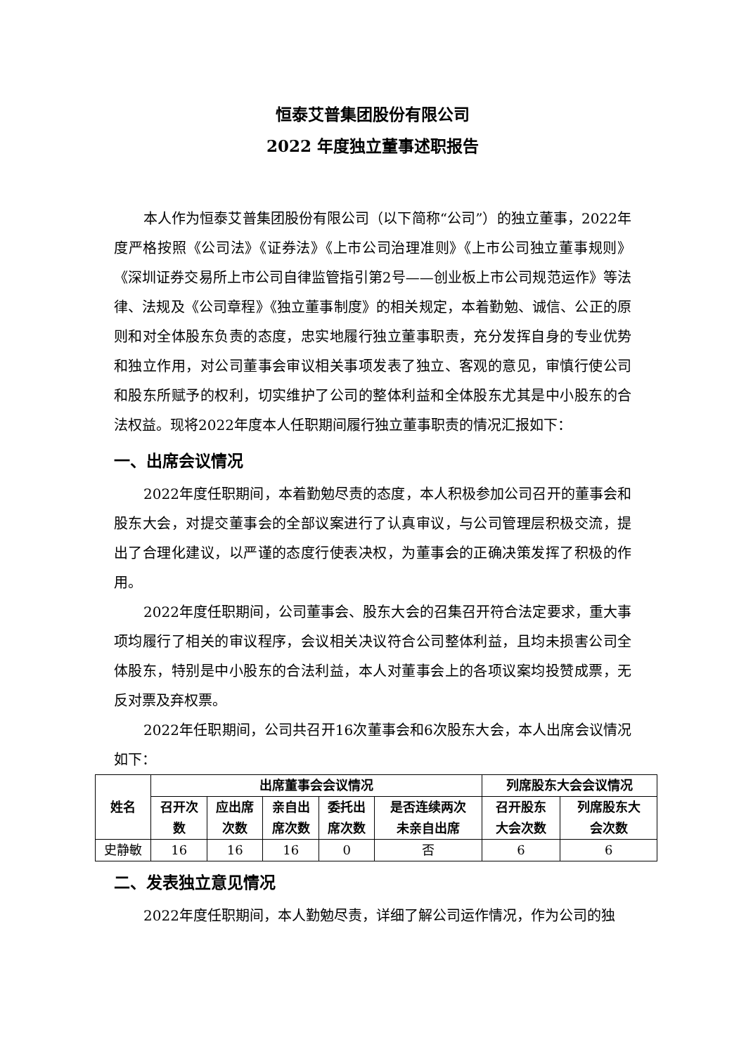恒泰艾普集团股份有限公司
2022 年度独立董事述职报告
本人作为恒泰艾普集团股份有限公司（以下简称“公司”）的独立董事，2022年度严格按照《公司法》《证券法》《上市公司治理准则》《上市公司独立董事规则》《深圳证券交易所上市公司自律监管指引第2号——创业板上市公司规范运作》等法律、法规及《公司章程》《独立董事制度》的相关规定，本着勤勉、诚信、公正的原则和对全体股东负责的态度，忠实地履行独立董事职责，充分发挥自身的专业优势和独立作用，对公司董事会审议相关事项发表了独立、客观的意见，审慎行使公司和股东所赋予的权利，切实维护了公司的整体利益和全体股东尤其是中小股东的合法权益。现将2022年度本人任职期间履行独立董事职责的情况汇报如下：
一、出席会议情况
2022年度任职期间，本着勤勉尽责的态度，本人积极参加公司召开的董事会和股东大会，对提交董事会的全部议案进行了认真审议，与公司管理层积极交流，提出了合理化建议，以严谨的态度行使表决权，为董事会的正确决策发挥了积极的作用。
2022年度任职期间，公司董事会、股东大会的召集召开符合法定要求，重大事项均履行了相关的审议程序，会议相关决议符合公司整体利益，且均未损害公司全体股东，特别是中小股东的合法利益，本人对董事会上的各项议案均投赞成票，无反对票及弃权票。
2022年任职期间，公司共召开16次董事会和6次股东大会，本人出席会议情况如下：
| 姓名 | 出席董事会会议情况 | | | | | 列席股东大会会议情况 | |
| --- | --- | --- | --- | --- | --- | --- | --- |
| | 召开次 数 | 应出席 次数 | 亲自出 席次数 | 委托出 席次数 | 是否连续两次 未亲自出席 | 召开股东 大会次数 | 列席股东大 会次数 |
| 史静敏 | 16 | 16 | 16 | 0 | 否 | 6 | 6 |
二、发表独立意见情况
2022年度任职期间，本人勤勉尽责，详细了解公司运作情况，作为公司的独